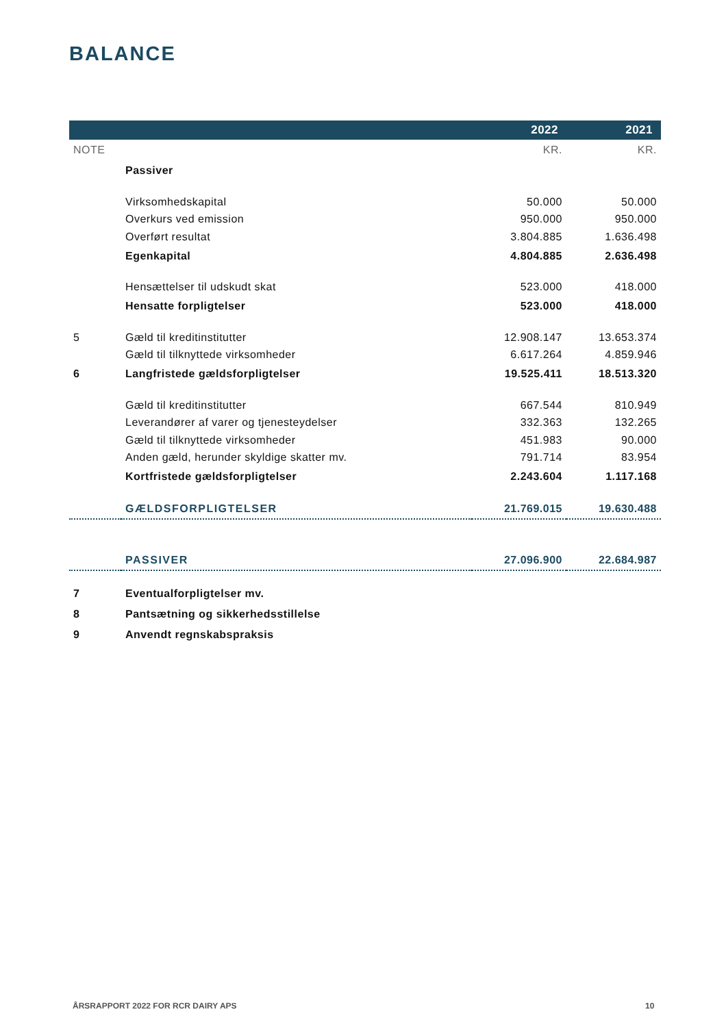BALANCE
| | | 2022 | 2021 |
| --- | --- | --- | --- |
| NOTE | | KR. | KR. |
| | Passiver | | |
| | Virksomhedskapital | 50.000 | 50.000 |
| | Overkurs ved emission | 950.000 | 950.000 |
| | Overført resultat | 3.804.885 | 1.636.498 |
| | Egenkapital | 4.804.885 | 2.636.498 |
| | Hensættelser til udskudt skat | 523.000 | 418.000 |
| | Hensatte forpligtelser | 523.000 | 418.000 |
| 5 | Gæld til kreditinstitutter | 12.908.147 | 13.653.374 |
| | Gæld til tilknyttede virksomheder | 6.617.264 | 4.859.946 |
| 6 | Langfristede gældsforpligtelser | 19.525.411 | 18.513.320 |
| | Gæld til kreditinstitutter | 667.544 | 810.949 |
| | Leverandører af varer og tjenesteydelser | 332.363 | 132.265 |
| | Gæld til tilknyttede virksomheder | 451.983 | 90.000 |
| | Anden gæld, herunder skyldige skatter mv. | 791.714 | 83.954 |
| | Kortfristede gældsforpligtelser | 2.243.604 | 1.117.168 |
| | GÆLDSFORPLIGTELSER | 21.769.015 | 19.630.488 |
| | PASSIVER | 27.096.900 | 22.684.987 |
| 7 | Eventualforpligtelser mv. | | |
| 8 | Pantsætning og sikkerhedsstillelse | | |
| 9 | Anvendt regnskabspraksis | | |
ÅRSRAPPORT 2022 FOR RCR DAIRY APS
10